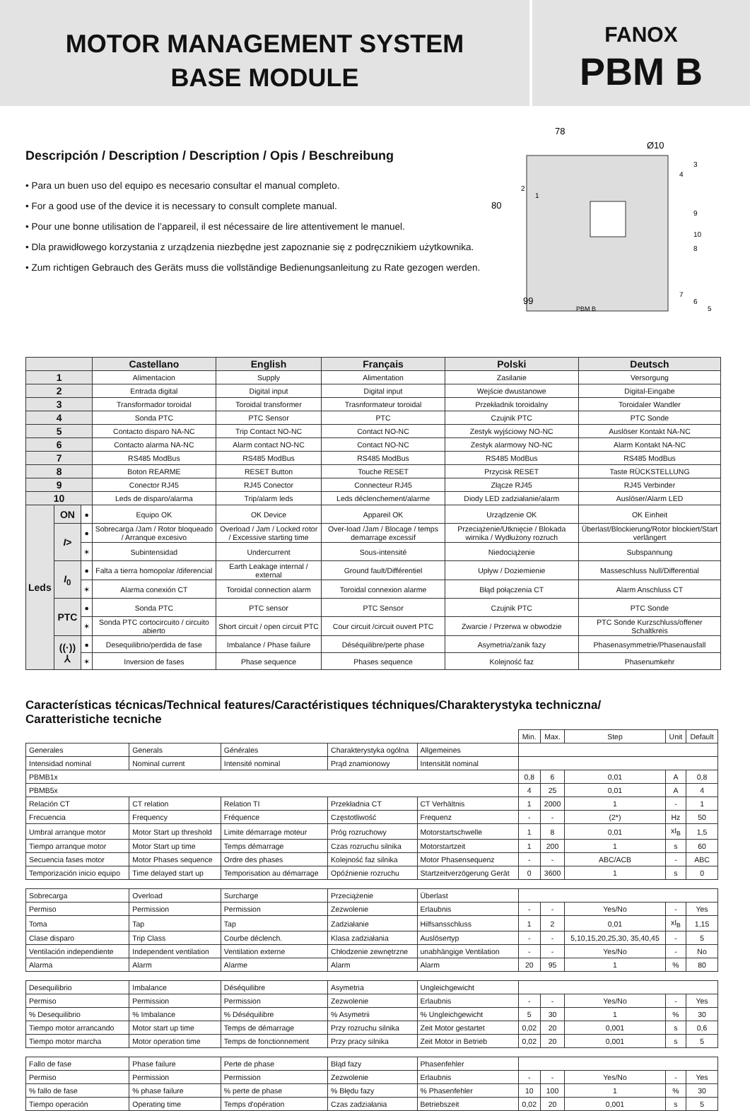MOTOR MANAGEMENT SYSTEM
BASE MODULE
FANOX
PBM B
Descripción / Description / Description / Opis / Beschreibung
• Para un buen uso del equipo es necesario consultar el manual completo.
• For a good use of the device it is necessary to consult complete manual.
• Pour une bonne utilisation de l’appareil, il est nécessaire de lire attentivement le manuel.
• Dla prawidłowego korzystania z urządzenia niezbędne jest zapoznanie się z podręcznikiem użytkownika.
• Zum richtigen Gebrauch des Geräts muss die vollständige Bedienungsanleitung zu Rate gezogen werden.
78
Ø10
80
99
PBM B
3
4
2
1
9
10
8
7
6
5
| | | | Castellano | English | Français | Polski | Deutsch |
| --- | --- | --- | --- | --- | --- | --- | --- |
| 1 | | | Alimentacion | Supply | Alimentation | Zasilanie | Versorgung |
| 2 | | | Entrada digital | Digital input | Digital input | Wejście dwustanowe | Digital-Eingabe |
| 3 | | | Transformador toroidal | Toroidal transformer | Trasnformateur toroidal | Przekładnik toroidalny | Toroidaler Wandler |
| 4 | | | Sonda PTC | PTC Sensor | PTC | Czujnik PTC | PTC Sonde |
| 5 | | | Contacto disparo NA-NC | Trip Contact NO-NC | Contact NO-NC | Zestyk wyjściowy NO-NC | Auslöser Kontakt NA-NC |
| 6 | | | Contacto alarma NA-NC | Alarm contact NO-NC | Contact NO-NC | Zestyk alarmowy NO-NC | Alarm Kontakt NA-NC |
| 7 | | | RS485 ModBus | RS485 ModBus | RS485 ModBus | RS485 ModBus | RS485 ModBus |
| 8 | | | Boton REARME | RESET Button | Touche RESET | Przycisk RESET | Taste RÜCKSTELLUNG |
| 9 | | | Conector RJ45 | RJ45 Conector | Connecteur RJ45 | Złącze RJ45 | RJ45 Verbinder |
| 10 | | | Leds de disparo/alarma | Trip/alarm leds | Leds déclenchement/alarme | Diody LED zadziałanie/alarm | Auslöser/Alarm LED |
| Leds | ON | ● | Equipo OK | OK Device | Appareil OK | Urządzenie OK | OK Einheit |
| | I > | ● | Sobrecarga /Jam / Rotor bloqueado / Arranque excesivo | Overload / Jam / Locked rotor / Excessive starting time | Over-load /Jam / Blocage / temps demarrage excessif | Przeciążenie/Utknięcie / Blokada wirnika / Wydłużony rozruch | Überlast/Blockierung/Rotor blockiert/Start verlängert |
| | | ✶ | Subintensidad | Undercurrent | Sous-intensité | Niedociążenie | Subspannung |
| | I<sub>0</sub> | ● | Falta a tierra homopolar /diferencial | Earth Leakage internal / external | Ground fault/Différentiel | Upływ / Doziemienie | Masseschluss Null/Differential |
| | | ✶ | Alarma conexión CT | Toroidal connection alarm | Toroidal connexion alarme | Błąd połączenia CT | Alarm Anschluss CT |
| | PTC | ● | Sonda PTC | PTC sensor | PTC Sensor | Czujnik PTC | PTC Sonde |
| | | ✶ | Sonda PTC cortocircuito / circuito abierto | Short circuit / open circuit PTC | Cour circuit /circuit ouvert PTC | Zwarcie / Przerwa w obwodzie | PTC Sonde Kurzschluss/offener Schaltkreis |
| | ((·)) ⅄ | ● | Desequilibrio/perdida de fase | Imbalance / Phase failure | Déséquilibre/perte phase | Asymetria/zanik fazy | Phasenasymmetrie/Phasenausfall |
| | | ✶ | Inversion de fases | Phase sequence | Phases sequence | Kolejność faz | Phasenumkehr |
Características técnicas/Technical features/Caractéristiques téchniques/Charakterystyka techniczna/
Caratteristiche tecniche
| | | | | | Min. | Max. | Step | Unit | Default |
| Generales | Generals | Générales | Charakterystyka ogólna | Allgemeines | | | | | |
| Intensidad nominal | Nominal current | Intensité nominal | Prąd znamionowy | Intensität nominal | | | | | |
| PBMB1x | | | | | 0,8 | 6 | 0,01 | A | 0,8 |
| PBMB5x | | | | | 4 | 25 | 0,01 | A | 4 |
| Relación CT | CT relation | Relation TI | Przekładnia CT | CT Verhältnis | 1 | 2000 | 1 | - | 1 |
| Frecuencia | Frequency | Fréquence | Częstotliwość | Frequenz | - | - | (2*) | Hz | 50 |
| Umbral arranque motor | Motor Start up threshold | Limite démarrage moteur | Próg rozruchowy | Motorstartschwelle | 1 | 8 | 0,01 | xI<sub>B</sub> | 1,5 |
| Tiempo arranque motor | Motor Start up time | Temps démarrage | Czas rozruchu silnika | Motorstartzeit | 1 | 200 | 1 | s | 60 |
| Secuencia fases motor | Motor Phases sequence | Ordre des phases | Kolejność faz silnika | Motor Phasensequenz | - | - | ABC/ACB | - | ABC |
| Temporización inicio equipo | Time delayed start up | Temporisation au démarrage | Opóźnienie rozruchu | Startzeitverzögerung Gerät | 0 | 3600 | 1 | s | 0 |
| Sobrecarga | Overload | Surcharge | Przeciążenie | Überlast | | | | | |
| Permiso | Permission | Permission | Zezwolenie | Erlaubnis | - | - | Yes/No | - | Yes |
| Toma | Tap | Tap | Zadziałanie | Hilfsansschluss | 1 | 2 | 0,01 | xI<sub>B</sub> | 1,15 |
| Clase disparo | Trip Class | Courbe déclench. | Klasa zadziałania | Auslösertyp | - | - | 5,10,15,20,25,30, 35,40,45 | - | 5 |
| Ventilación independiente | Independent ventilation | Ventilation externe | Chłodzenie zewnętrzne | unabhängige Ventilation | - | - | Yes/No | - | No |
| Alarma | Alarm | Alarme | Alarm | Alarm | 20 | 95 | 1 | % | 80 |
| Desequilibrio | Imbalance | Déséquilibre | Asymetria | Ungleichgewicht | | | | | |
| Permiso | Permission | Permission | Zezwolenie | Erlaubnis | - | - | Yes/No | - | Yes |
| % Desequilibrio | % Imbalance | % Déséquilibre | % Asymetrii | % Ungleichgewicht | 5 | 30 | 1 | % | 30 |
| Tiempo motor arrancando | Motor start up time | Temps de démarrage | Przy rozruchu silnika | Zeit Motor gestartet | 0,02 | 20 | 0,001 | s | 0,6 |
| Tiempo motor marcha | Motor operation time | Temps de fonctionnement | Przy pracy silnika | Zeit Motor in Betrieb | 0,02 | 20 | 0,001 | s | 5 |
| Fallo de fase | Phase failure | Perte de phase | Błąd fazy | Phasenfehler | | | | | |
| Permiso | Permission | Permission | Zezwolenie | Erlaubnis | - | - | Yes/No | - | Yes |
| % fallo de fase | % phase failure | % perte de phase | % Błędu fazy | % Phasenfehler | 10 | 100 | 1 | % | 30 |
| Tiempo operación | Operating time | Temps d'opération | Czas zadziałania | Betriebszeit | 0,02 | 20 | 0,001 | s | 5 |